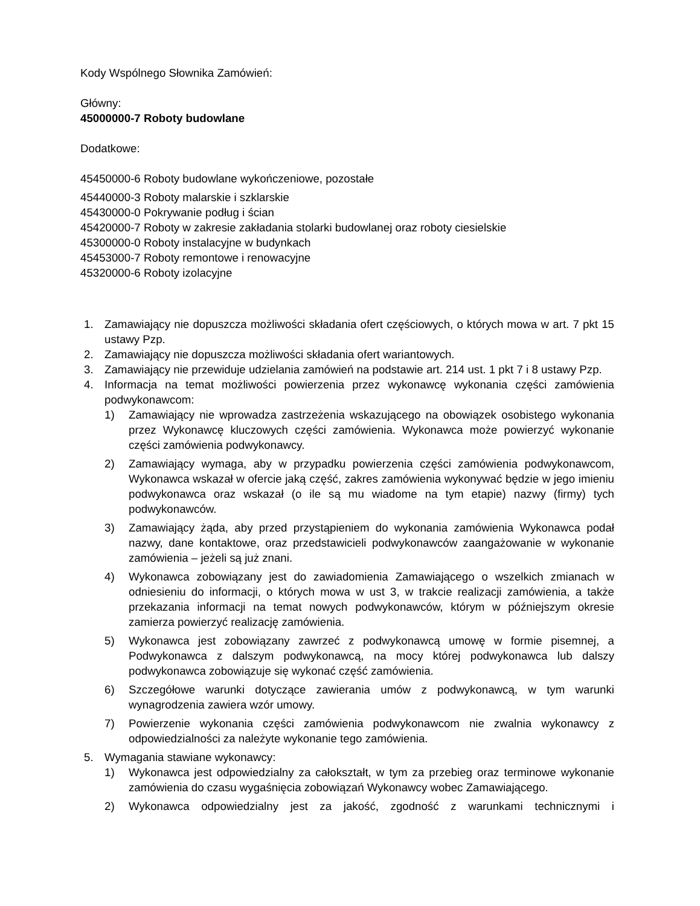Kody Wspólnego Słownika Zamówień:
Główny:
45000000-7 Roboty budowlane
Dodatkowe:
45450000-6 Roboty budowlane wykończeniowe, pozostałe
45440000-3 Roboty malarskie i szklarskie
45430000-0 Pokrywanie podług i ścian
45420000-7 Roboty w zakresie zakładania stolarki budowlanej oraz roboty ciesielskie
45300000-0 Roboty instalacyjne w budynkach
45453000-7 Roboty remontowe i renowacyjne
45320000-6 Roboty izolacyjne
1. Zamawiający nie dopuszcza możliwości składania ofert częściowych, o których mowa w art. 7 pkt 15 ustawy Pzp.
2. Zamawiający nie dopuszcza możliwości składania ofert wariantowych.
3. Zamawiający nie przewiduje udzielania zamówień na podstawie art. 214 ust. 1 pkt 7 i 8 ustawy Pzp.
4. Informacja na temat możliwości powierzenia przez wykonawcę wykonania części zamówienia podwykonawcom:
1) Zamawiający nie wprowadza zastrzeżenia wskazującego na obowiązek osobistego wykonania przez Wykonawcę kluczowych części zamówienia. Wykonawca może powierzyć wykonanie części zamówienia podwykonawcy.
2) Zamawiający wymaga, aby w przypadku powierzenia części zamówienia podwykonawcom, Wykonawca wskazał w ofercie jaką część, zakres zamówienia wykonywać będzie w jego imieniu podwykonawca oraz wskazał (o ile są mu wiadome na tym etapie) nazwy (firmy) tych podwykonawców.
3) Zamawiający żąda, aby przed przystąpieniem do wykonania zamówienia Wykonawca podał nazwy, dane kontaktowe, oraz przedstawicieli podwykonawców zaangażowanie w wykonanie zamówienia – jeżeli są już znani.
4) Wykonawca zobowiązany jest do zawiadomienia Zamawiającego o wszelkich zmianach w odniesieniu do informacji, o których mowa w ust 3, w trakcie realizacji zamówienia, a także przekazania informacji na temat nowych podwykonawców, którym w późniejszym okresie zamierza powierzyć realizację zamówienia.
5) Wykonawca jest zobowiązany zawrzeć z podwykonawcą umowę w formie pisemnej, a Podwykonawca z dalszym podwykonawcą, na mocy której podwykonawca lub dalszy podwykonawca zobowiązuje się wykonać część zamówienia.
6) Szczegółowe warunki dotyczące zawierania umów z podwykonawcą, w tym warunki wynagrodzenia zawiera wzór umowy.
7) Powierzenie wykonania części zamówienia podwykonawcom nie zwalnia wykonawcy z odpowiedzialności za należyte wykonanie tego zamówienia.
5. Wymagania stawiane wykonawcy:
1) Wykonawca jest odpowiedzialny za całokształt, w tym za przebieg oraz terminowe wykonanie zamówienia do czasu wygaśnięcia zobowiązań Wykonawcy wobec Zamawiającego.
2) Wykonawca odpowiedzialny jest za jakość, zgodność z warunkami technicznymi i